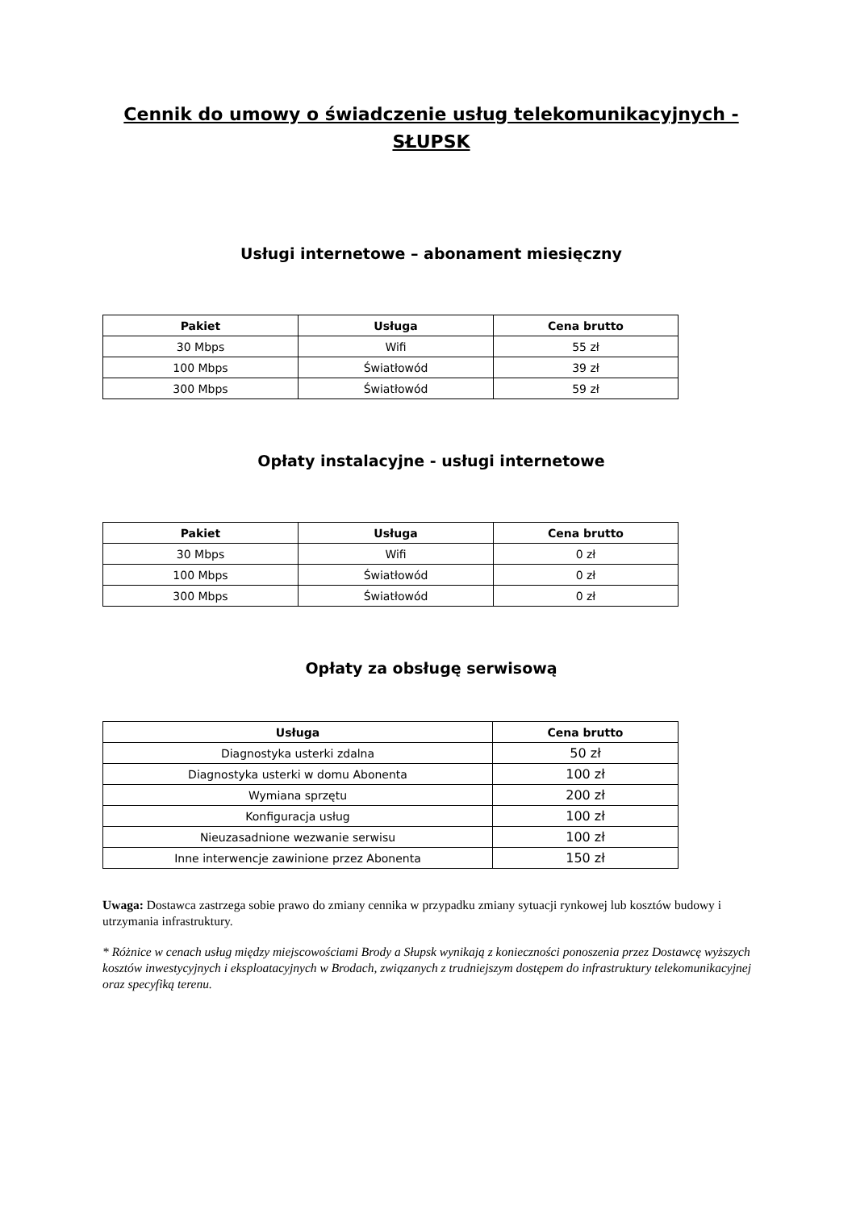Cennik do umowy o świadczenie usług telekomunikacyjnych - SŁUPSK
Usługi internetowe – abonament miesięczny
| Pakiet | Usługa | Cena brutto |
| --- | --- | --- |
| 30 Mbps | Wifi | 55 zł |
| 100 Mbps | Światłowód | 39 zł |
| 300 Mbps | Światłowód | 59 zł |
Opłaty instalacyjne - usługi internetowe
| Pakiet | Usługa | Cena brutto |
| --- | --- | --- |
| 30 Mbps | Wifi | 0 zł |
| 100 Mbps | Światłowód | 0 zł |
| 300 Mbps | Światłowód | 0 zł |
Opłaty za obsługę serwisową
| Usługa | Cena brutto |
| --- | --- |
| Diagnostyka usterki zdalna | 50 zł |
| Diagnostyka usterki w domu Abonenta | 100 zł |
| Wymiana sprzętu | 200 zł |
| Konfiguracja usług | 100 zł |
| Nieuzasadnione wezwanie serwisu | 100 zł |
| Inne interwencje zawinione przez Abonenta | 150 zł |
Uwaga: Dostawca zastrzega sobie prawo do zmiany cennika w przypadku zmiany sytuacji rynkowej lub kosztów budowy i utrzymania infrastruktury.
* Różnice w cenach usług między miejscowościami Brody a Słupsk wynikają z konieczności ponoszenia przez Dostawcę wyższych kosztów inwestycyjnych i eksploatacyjnych w Brodach, związanych z trudniejszym dostępem do infrastruktury telekomunikacyjnej oraz specyfiką terenu.